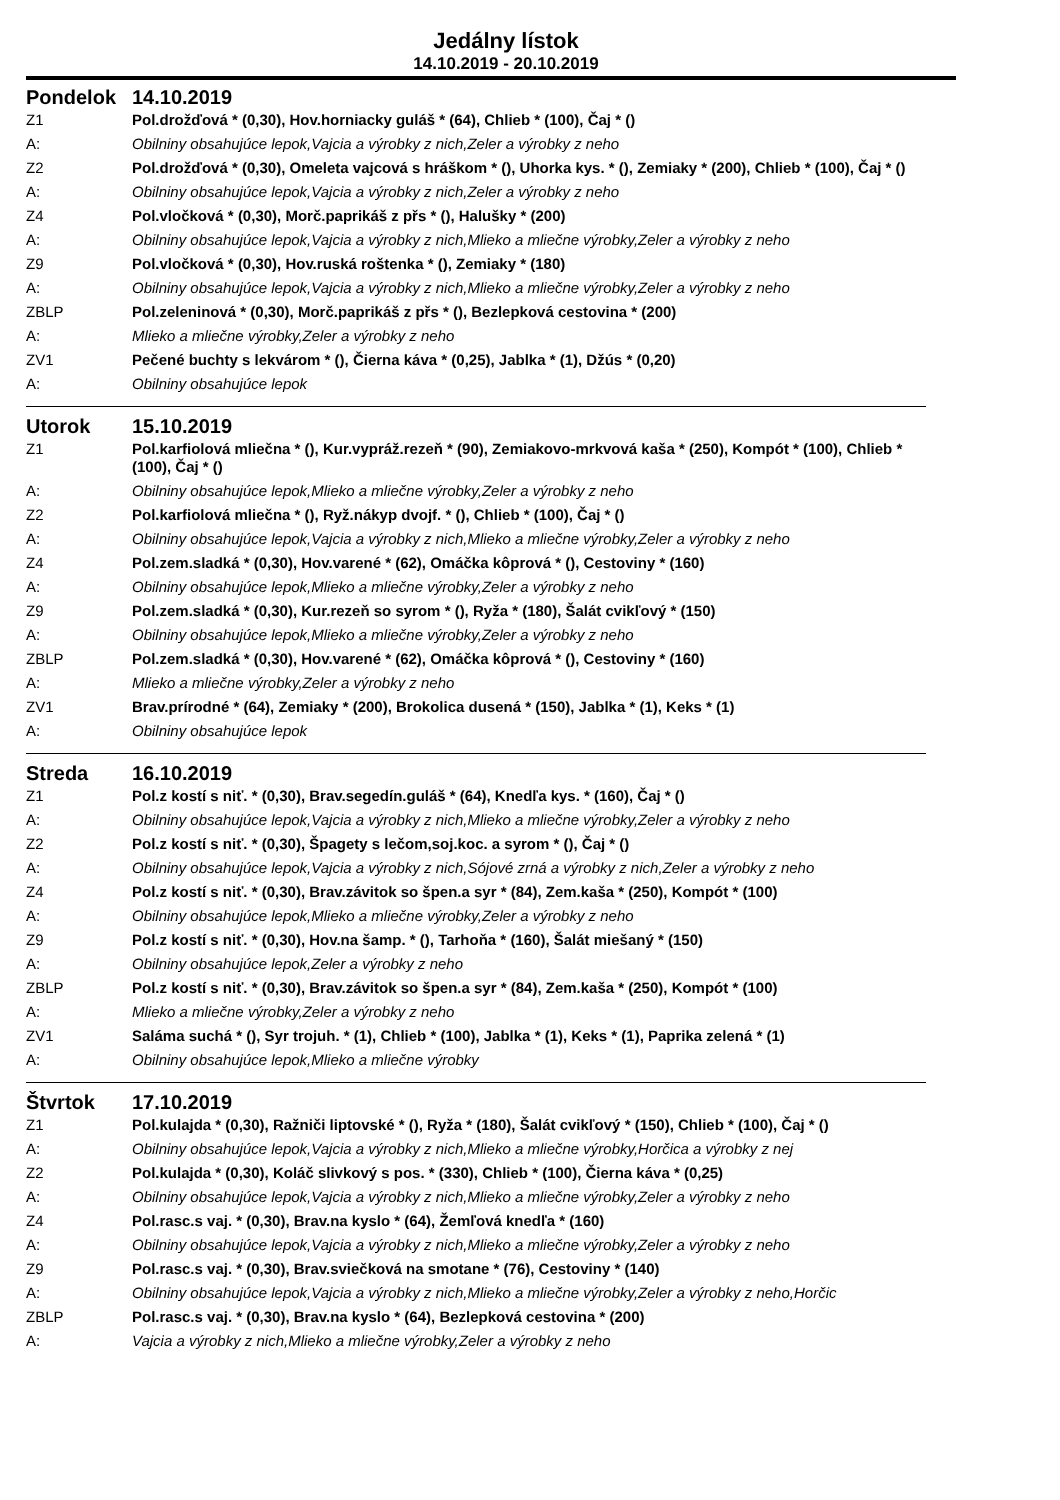Jedálny lístok
14.10.2019 - 20.10.2019
| Pondelok | 14.10.2019 |
| Z1 | Pol.drožďová * (0,30), Hov.horniacky guláš * (64), Chlieb * (100), Čaj * () |
| A: | Obilniny obsahujúce lepok,Vajcia a výrobky z nich,Zeler a výrobky z neho |
| Z2 | Pol.drožďová * (0,30), Omeleta vajcová s hráškom * (), Uhorka kys. * (), Zemiaky * (200), Chlieb * (100), Čaj * () |
| A: | Obilniny obsahujúce lepok,Vajcia a výrobky z nich,Zeler a výrobky z neho |
| Z4 | Pol.vločková * (0,30), Morč.paprikáš z přs * (), Halušky * (200) |
| A: | Obilniny obsahujúce lepok,Vajcia a výrobky z nich,Mlieko a mliečne výrobky,Zeler a výrobky z neho |
| Z9 | Pol.vločková * (0,30), Hov.ruská roštenka * (), Zemiaky * (180) |
| A: | Obilniny obsahujúce lepok,Vajcia a výrobky z nich,Mlieko a mliečne výrobky,Zeler a výrobky z neho |
| ZBLP | Pol.zeleninová * (0,30), Morč.paprikáš z přs * (), Bezlepková cestovina * (200) |
| A: | Mlieko a mliečne výrobky,Zeler a výrobky z neho |
| ZV1 | Pečené buchty s lekvárom * (), Čierna káva * (0,25), Jablka * (1), Džús * (0,20) |
| A: | Obilniny obsahujúce lepok |
| Utorok | 15.10.2019 |
| Z1 | Pol.karfiolová mliečna * (), Kur.vypráž.rezeň * (90), Zemiakovo-mrkvová kaša * (250), Kompót * (100), Chlieb * (100), Čaj * () |
| A: | Obilniny obsahujúce lepok,Mlieko a mliečne výrobky,Zeler a výrobky z neho |
| Z2 | Pol.karfiolová mliečna * (), Ryž.nákyp dvojf. * (), Chlieb * (100), Čaj * () |
| A: | Obilniny obsahujúce lepok,Vajcia a výrobky z nich,Mlieko a mliečne výrobky,Zeler a výrobky z neho |
| Z4 | Pol.zem.sladká * (0,30), Hov.varené * (62), Omáčka kôprová * (), Cestoviny * (160) |
| A: | Obilniny obsahujúce lepok,Mlieko a mliečne výrobky,Zeler a výrobky z neho |
| Z9 | Pol.zem.sladká * (0,30), Kur.rezeň so syrom * (), Ryža * (180), Šalát cvikľový * (150) |
| A: | Obilniny obsahujúce lepok,Mlieko a mliečne výrobky,Zeler a výrobky z neho |
| ZBLP | Pol.zem.sladká * (0,30), Hov.varené * (62), Omáčka kôprová * (), Cestoviny * (160) |
| A: | Mlieko a mliečne výrobky,Zeler a výrobky z neho |
| ZV1 | Brav.prírodné * (64), Zemiaky * (200), Brokolica dusená * (150), Jablka * (1), Keks * (1) |
| A: | Obilniny obsahujúce lepok |
| Streda | 16.10.2019 |
| Z1 | Pol.z kostí s niť. * (0,30), Brav.segedín.guláš * (64), Knedľa kys. * (160), Čaj * () |
| A: | Obilniny obsahujúce lepok,Vajcia a výrobky z nich,Mlieko a mliečne výrobky,Zeler a výrobky z neho |
| Z2 | Pol.z kostí s niť. * (0,30), Špagety s lečom,soj.koc. a syrom * (), Čaj * () |
| A: | Obilniny obsahujúce lepok,Vajcia a výrobky z nich,Sójové zrná a výrobky z nich,Zeler a výrobky z neho |
| Z4 | Pol.z kostí s niť. * (0,30), Brav.závitok so špen.a syr * (84), Zem.kaša * (250), Kompót * (100) |
| A: | Obilniny obsahujúce lepok,Mlieko a mliečne výrobky,Zeler a výrobky z neho |
| Z9 | Pol.z kostí s niť. * (0,30), Hov.na šamp. * (), Tarhoňa * (160), Šalát miešaný * (150) |
| A: | Obilniny obsahujúce lepok,Zeler a výrobky z neho |
| ZBLP | Pol.z kostí s niť. * (0,30), Brav.závitok so špen.a syr * (84), Zem.kaša * (250), Kompót * (100) |
| A: | Mlieko a mliečne výrobky,Zeler a výrobky z neho |
| ZV1 | Saláma suchá * (), Syr trojuh. * (1), Chlieb * (100), Jablka * (1), Keks * (1), Paprika zelená * (1) |
| A: | Obilniny obsahujúce lepok,Mlieko a mliečne výrobky |
| Štvrtok | 17.10.2019 |
| Z1 | Pol.kulajda * (0,30), Ražniči liptovské * (), Ryža * (180), Šalát cvikľový * (150), Chlieb * (100), Čaj * () |
| A: | Obilniny obsahujúce lepok,Vajcia a výrobky z nich,Mlieko a mliečne výrobky,Horčica a výrobky z nej |
| Z2 | Pol.kulajda * (0,30), Koláč slivkový s pos. * (330), Chlieb * (100), Čierna káva * (0,25) |
| A: | Obilniny obsahujúce lepok,Vajcia a výrobky z nich,Mlieko a mliečne výrobky,Zeler a výrobky z neho |
| Z4 | Pol.rasc.s vaj. * (0,30), Brav.na kyslo * (64), Žemľová knedľa * (160) |
| A: | Obilniny obsahujúce lepok,Vajcia a výrobky z nich,Mlieko a mliečne výrobky,Zeler a výrobky z neho |
| Z9 | Pol.rasc.s vaj. * (0,30), Brav.sviečková na smotane * (76), Cestoviny * (140) |
| A: | Obilniny obsahujúce lepok,Vajcia a výrobky z nich,Mlieko a mliečne výrobky,Zeler a výrobky z neho,Horčic |
| ZBLP | Pol.rasc.s vaj. * (0,30), Brav.na kyslo * (64), Bezlepková cestovina * (200) |
| A: | Vajcia a výrobky z nich,Mlieko a mliečne výrobky,Zeler a výrobky z neho |